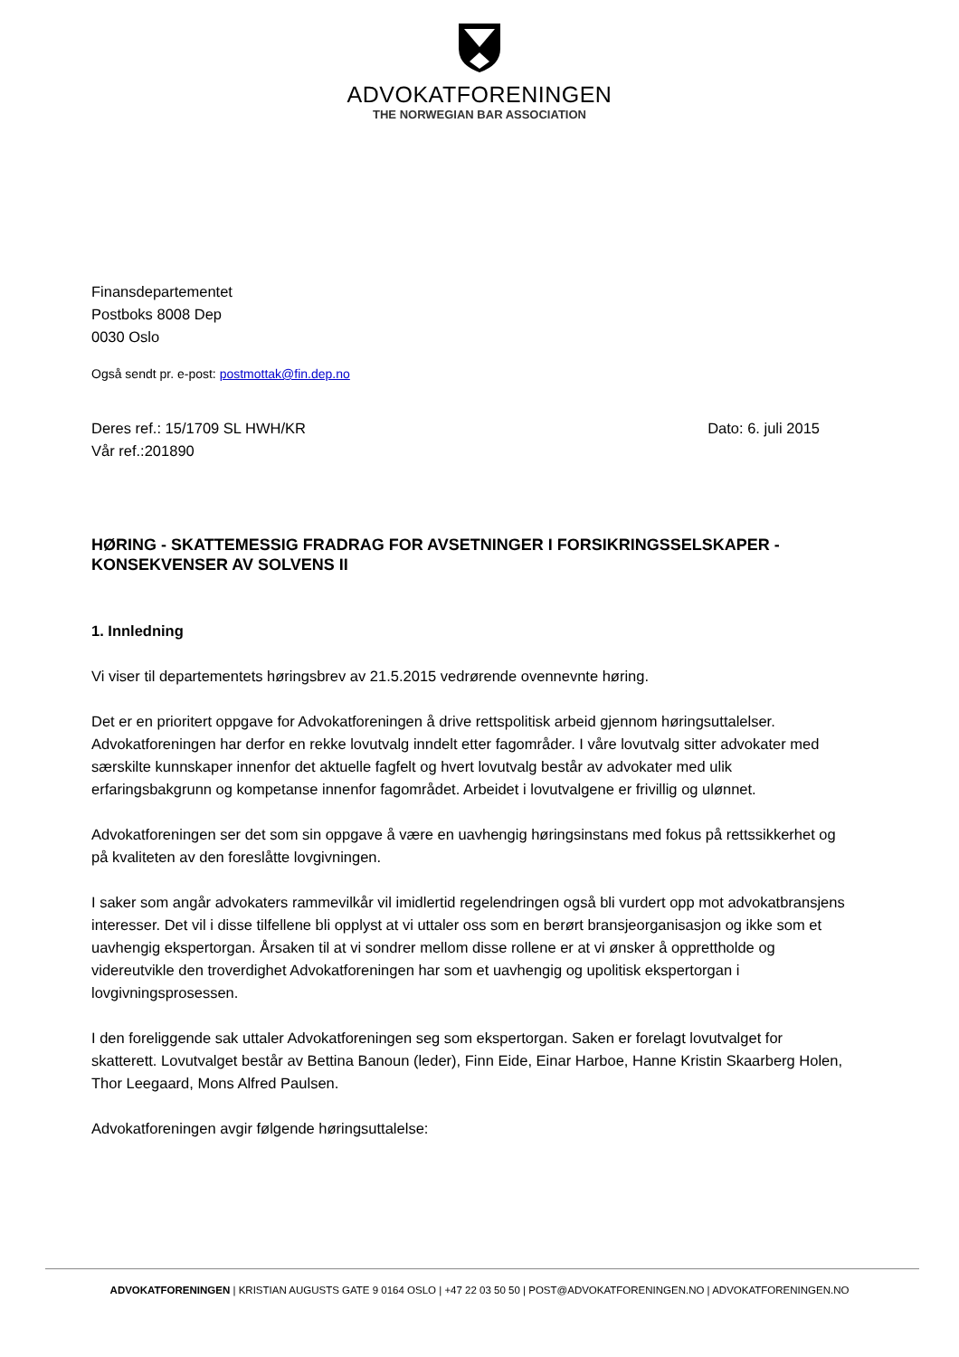ADVOKATFORENINGEN
THE NORWEGIAN BAR ASSOCIATION
Finansdepartementet
Postboks 8008 Dep
0030 Oslo
Også sendt pr. e-post: postmottak@fin.dep.no
Deres ref.: 15/1709 SL HWH/KR Dato: 6. juli 2015
Vår ref.:201890
HØRING - SKATTEMESSIG FRADRAG FOR AVSETNINGER I FORSIKRINGSSELSKAPER - KONSEKVENSER AV SOLVENS II
1. Innledning
Vi viser til departementets høringsbrev av 21.5.2015 vedrørende ovennevnte høring.
Det er en prioritert oppgave for Advokatforeningen å drive rettspolitisk arbeid gjennom høringsuttalelser. Advokatforeningen har derfor en rekke lovutvalg inndelt etter fagområder. I våre lovutvalg sitter advokater med særskilte kunnskaper innenfor det aktuelle fagfelt og hvert lovutvalg består av advokater med ulik erfaringsbakgrunn og kompetanse innenfor fagområdet. Arbeidet i lovutvalgene er frivillig og ulønnet.
Advokatforeningen ser det som sin oppgave å være en uavhengig høringsinstans med fokus på rettssikkerhet og på kvaliteten av den foreslåtte lovgivningen.
I saker som angår advokaters rammevilkår vil imidlertid regelendringen også bli vurdert opp mot advokatbransjens interesser. Det vil i disse tilfellene bli opplyst at vi uttaler oss som en berørt bransjeorganisasjon og ikke som et uavhengig ekspertorgan. Årsaken til at vi sondrer mellom disse rollene er at vi ønsker å opprettholde og videreutvikle den troverdighet Advokatforeningen har som et uavhengig og upolitisk ekspertorgan i lovgivningsprosessen.
I den foreliggende sak uttaler Advokatforeningen seg som ekspertorgan. Saken er forelagt lovutvalget for skatterett. Lovutvalget består av Bettina Banoun (leder), Finn Eide, Einar Harboe, Hanne Kristin Skaarberg Holen, Thor Leegaard, Mons Alfred Paulsen.
Advokatforeningen avgir følgende høringsuttalelse:
ADVOKATFORENINGEN | KRISTIAN AUGUSTS GATE 9 0164 OSLO | +47 22 03 50 50 | POST@ADVOKATFORENINGEN.NO | ADVOKATFORENINGEN.NO